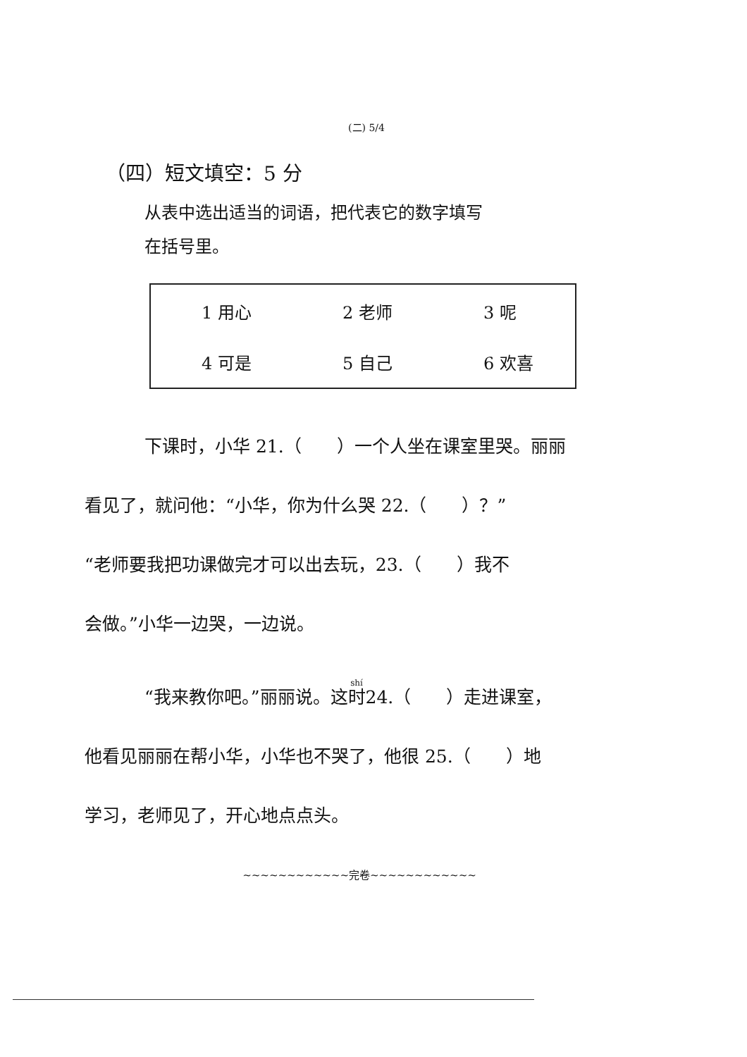(二) 5/4
（四）短文填空：5 分
从表中选出适当的词语，把代表它的数字填写
在括号里。
| 1 用心 | 2 老师 | 3 呢 |
| 4 可是 | 5 自己 | 6 欢喜 |
下课时，小华 21.（　　）一个人坐在课室里哭。丽丽
看见了，就问他：“小华，你为什么哭 22.（　　）？”
“老师要我把功课做完才可以出去玩，23.（　　）我不
会做。”小华一边哭，一边说。
“我来教你吧。”丽丽说。这时24.（　　）走进课室，
他看见丽丽在帮小华，小华也不哭了，他很 25.（　　）地
学习，老师见了，开心地点点头。
~~~~~~~~~~~~完卷~~~~~~~~~~~~